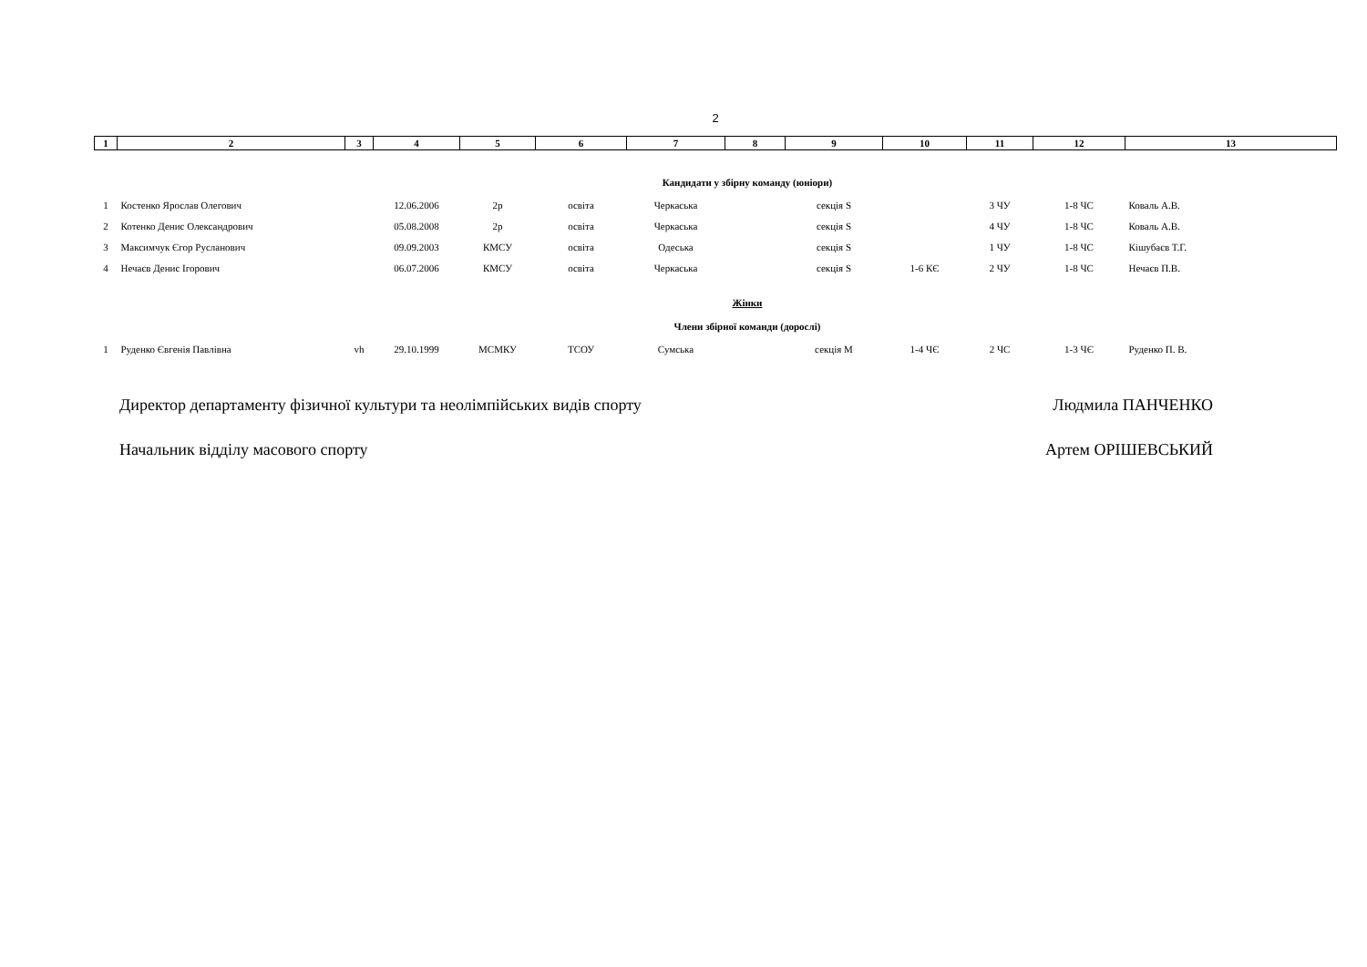2
| 1 | 2 | 3 | 4 | 5 | 6 | 7 | 8 | 9 | 10 | 11 | 12 | 13 |
| Кандидати у збірну команду (юніори) | | | | | | | | | | | | |
| 1 | Костенко Ярослав Олегович | | 12.06.2006 | 2р | освіта | Черкаська | | секція S | | 3 ЧУ | 1-8 ЧС | Коваль А.В. |
| 2 | Котенко Денис Олександрович | | 05.08.2008 | 2р | освіта | Черкаська | | секція S | | 4 ЧУ | 1-8 ЧС | Коваль А.В. |
| 3 | Максимчук Єгор Русланович | | 09.09.2003 | КМСУ | освіта | Одеська | | секція S | | 1 ЧУ | 1-8 ЧС | Кішубаєв Т.Г. |
| 4 | Нечаєв Денис Ігорович | | 06.07.2006 | КМСУ | освіта | Черкаська | | секція S | 1-6 КЄ | 2 ЧУ | 1-8 ЧС | Нечаєв П.В. |
| Жінки | | | | | | | | | | | | |
| Члени збірної команди (дорослі) | | | | | | | | | | | | |
| 1 | Руденко Євгенія Павлівна | vh | 29.10.1999 | МСМКУ | ТСОУ | Сумська | | секція М | 1-4 ЧЄ | 2 ЧС | 1-3 ЧЄ | Руденко П. В. |
Директор департаменту фізичної культури та неолімпійських видів спорту Людмила ПАНЧЕНКО
Начальник відділу масового спорту Артем ОРІШЕВСЬКИЙ